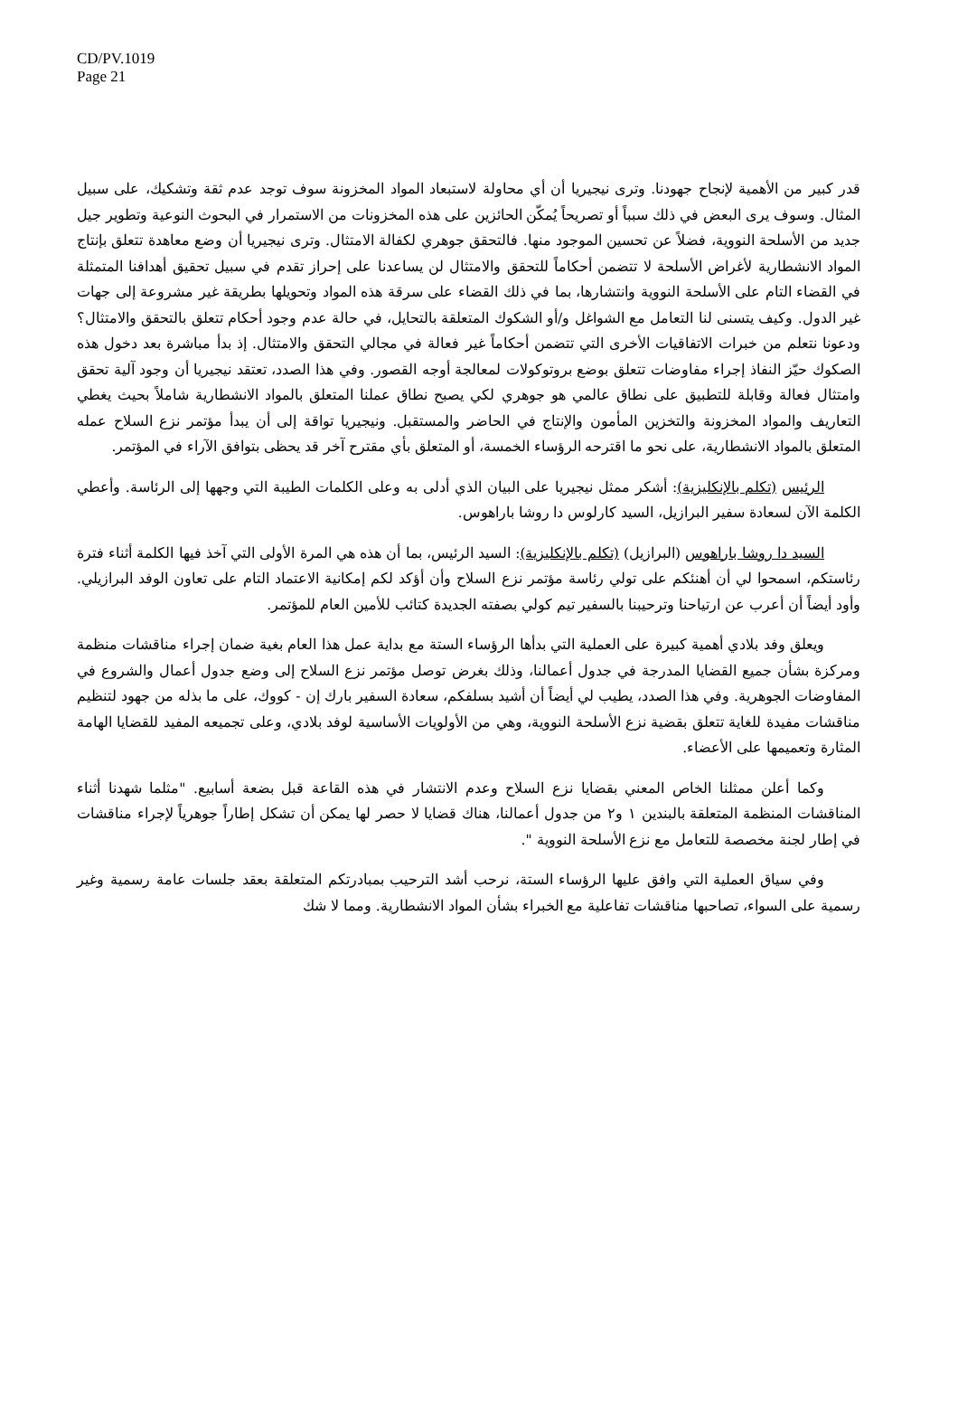CD/PV.1019
Page 21
قدر كبير من الأهمية لإنجاح جهودنا. وترى نيجيريا أن أي محاولة لاستبعاد المواد المخزونة سوف توجد عدم ثقة وتشكيك، على سبيل المثال. وسوف يرى البعض في ذلك سبباً أو تصريحاً يُمكّن الحائزين على هذه المخزونات من الاستمرار في البحوث النوعية وتطوير جيل جديد من الأسلحة النووية، فضلاً عن تحسين الموجود منها. فالتحقق جوهري لكفالة الامتثال. وترى نيجيريا أن وضع معاهدة تتعلق بإنتاج المواد الانشطارية لأغراض الأسلحة لا تتضمن أحكاماً للتحقق والامتثال لن يساعدنا على إحراز تقدم في سبيل تحقيق أهدافنا المتمثلة في القضاء التام على الأسلحة النووية وانتشارها، بما في ذلك القضاء على سرقة هذه المواد وتحويلها بطريقة غير مشروعة إلى جهات غير الدول. وكيف يتسنى لنا التعامل مع الشواغل و/أو الشكوك المتعلقة بالتحايل، في حالة عدم وجود أحكام تتعلق بالتحقق والامتثال؟ ودعونا نتعلم من خبرات الاتفاقيات الأخرى التي تتضمن أحكاماً غير فعالة في مجالي التحقق والامتثال. إذ بدأ مباشرة بعد دخول هذه الصكوك حيّز النفاذ إجراء مفاوضات تتعلق بوضع بروتوكولات لمعالجة أوجه القصور. وفي هذا الصدد، تعتقد نيجيريا أن وجود آلية تحقق وامتثال فعالة وقابلة للتطبيق على نطاق عالمي هو جوهري لكي يصبح نطاق عملنا المتعلق بالمواد الانشطارية شاملاً بحيث يغطي التعاريف والمواد المخزونة والتخزين المأمون والإنتاج في الحاضر والمستقبل. ونيجيريا تواقة إلى أن يبدأ مؤتمر نزع السلاح عمله المتعلق بالمواد الانشطارية، على نحو ما اقترحه الرؤساء الخمسة، أو المتعلق بأي مقترح آخر قد يحظى بتوافق الآراء في المؤتمر.
الرئيس (تكلم بالإنكليزية): أشكر ممثل نيجيريا على البيان الذي أدلى به وعلى الكلمات الطيبة التي وجهها إلى الرئاسة. وأعطي الكلمة الآن لسعادة سفير البرازيل، السيد كارلوس دا روشا باراهوس.
السيد دا روشا باراهوس (البرازيل) (تكلم بالإنكليزية): السيد الرئيس، بما أن هذه هي المرة الأولى التي آخذ فيها الكلمة أثناء فترة رئاستكم، اسمحوا لي أن أهنئكم على تولي رئاسة مؤتمر نزع السلاح وأن أؤكد لكم إمكانية الاعتماد التام على تعاون الوفد البرازيلي. وأود أيضاً أن أعرب عن ارتياحنا وترحيبنا بالسفير تيم كولي بصفته الجديدة كتائب للأمين العام للمؤتمر.
ويعلق وفد بلادي أهمية كبيرة على العملية التي بدأها الرؤساء الستة مع بداية عمل هذا العام بغية ضمان إجراء مناقشات منظمة ومركزة بشأن جميع القضايا المدرجة في جدول أعمالنا، وذلك بغرض توصل مؤتمر نزع السلاح إلى وضع جدول أعمال والشروع في المفاوضات الجوهرية. وفي هذا الصدد، يطيب لي أيضاً أن أشيد بسلفكم، سعادة السفير بارك إن - كووك، على ما بذله من جهود لتنظيم مناقشات مفيدة للغاية تتعلق بقضية نزع الأسلحة النووية، وهي من الأولويات الأساسية لوفد بلادي، وعلى تجميعه المفيد للقضايا الهامة المثارة وتعميمها على الأعضاء.
وكما أعلن ممثلنا الخاص المعني بقضايا نزع السلاح وعدم الانتشار في هذه القاعة قبل بضعة أسابيع. "مثلما شهدنا أثناء المناقشات المنظمة المتعلقة بالبندين ١ و٢ من جدول أعمالنا، هناك قضايا لا حصر لها يمكن أن تشكل إطاراً جوهرياً لإجراء مناقشات في إطار لجنة مخصصة للتعامل مع نزع الأسلحة النووية ".
وفي سياق العملية التي وافق عليها الرؤساء الستة، نرحب أشد الترحيب بمبادرتكم المتعلقة بعقد جلسات عامة رسمية وغير رسمية على السواء، تصاحبها مناقشات تفاعلية مع الخبراء بشأن المواد الانشطارية. ومما لا شك